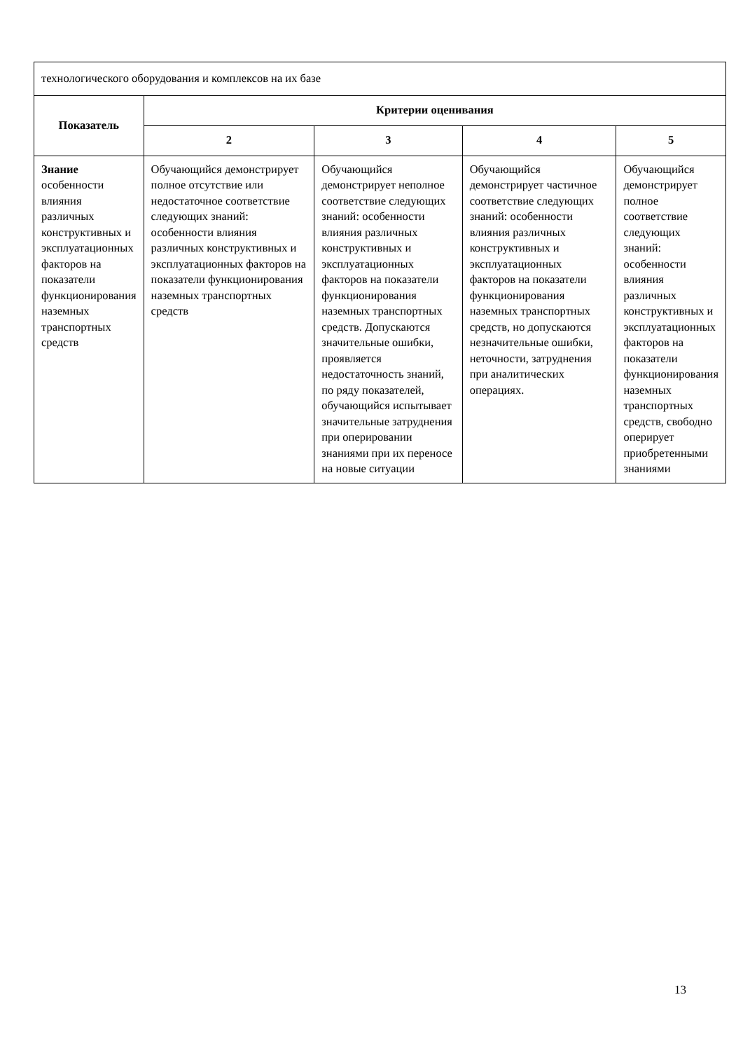| технологического оборудования и комплексов на их базе | | | | |
| Показатель | Критерии оценивания | | | |
| | 2 | 3 | 4 | 5 |
| Знание особенности влияния различных конструктивных и эксплуатационных факторов на показатели функционирования наземных транспортных средств | Обучающийся демонстрирует полное отсутствие или недостаточное соответствие следующих знаний: особенности влияния различных конструктивных и эксплуатационных факторов на показатели функционирования наземных транспортных средств | Обучающийся демонстрирует неполное соответствие следующих знаний: особенности влияния различных конструктивных и эксплуатационных факторов на показатели функционирования наземных транспортных средств. Допускаются значительные ошибки, проявляется недостаточность знаний, по ряду показателей, обучающийся испытывает значительные затруднения при оперировании знаниями при их переносе на новые ситуации | Обучающийся демонстрирует частичное соответствие следующих знаний: особенности влияния различных конструктивных и эксплуатационных факторов на показатели функционирования наземных транспортных средств, но допускаются незначительные ошибки, неточности, затруднения при аналитических операциях. | Обучающийся демонстрирует полное соответствие следующих знаний: особенности влияния различных конструктивных и эксплуатационных факторов на показатели функционирования наземных транспортных средств, свободно оперирует приобретенными знаниями |
13